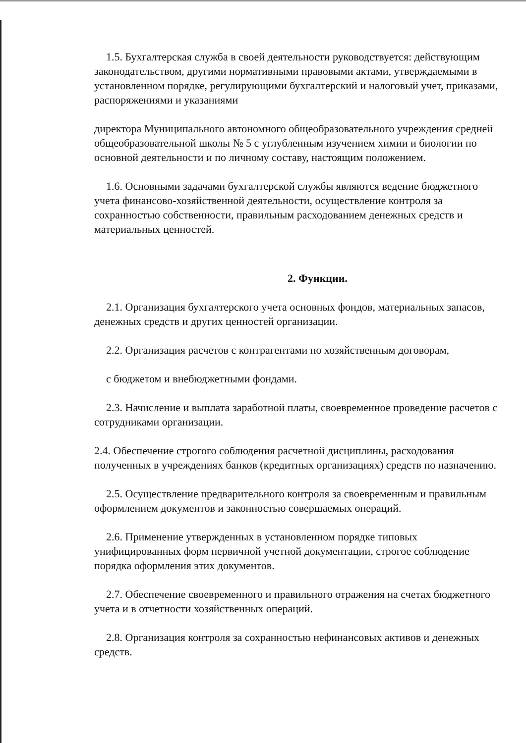1.5. Бухгалтерская служба в своей деятельности руководствуется: действующим законодательством, другими нормативными правовыми актами, утверждаемыми в установленном порядке, регулирующими бухгалтерский и налоговый учет, приказами, распоряжениями и указаниями
директора Муниципального автономного общеобразовательного учреждения средней общеобразовательной школы № 5 с углубленным изучением химии и биологии по основной деятельности и по личному составу, настоящим положением.
1.6. Основными задачами бухгалтерской службы являются ведение бюджетного учета финансово-хозяйственной деятельности, осуществление контроля за сохранностью собственности, правильным расходованием денежных средств и материальных ценностей.
2. Функции.
2.1. Организация бухгалтерского учета основных фондов, материальных запасов, денежных средств и других ценностей организации.
2.2. Организация расчетов с контрагентами по хозяйственным договорам,
с бюджетом и внебюджетными фондами.
2.3. Начисление и выплата заработной платы, своевременное проведение расчетов с сотрудниками организации.
2.4. Обеспечение строгого соблюдения расчетной дисциплины, расходования полученных в учреждениях банков (кредитных организациях) средств по назначению.
2.5. Осуществление предварительного контроля за своевременным и правильным оформлением документов и законностью совершаемых операций.
2.6. Применение утвержденных в установленном порядке типовых унифицированных форм первичной учетной документации, строгое соблюдение порядка оформления этих документов.
2.7. Обеспечение своевременного и правильного отражения на счетах бюджетного учета и в отчетности хозяйственных операций.
2.8. Организация контроля за сохранностью нефинансовых активов и денежных средств.